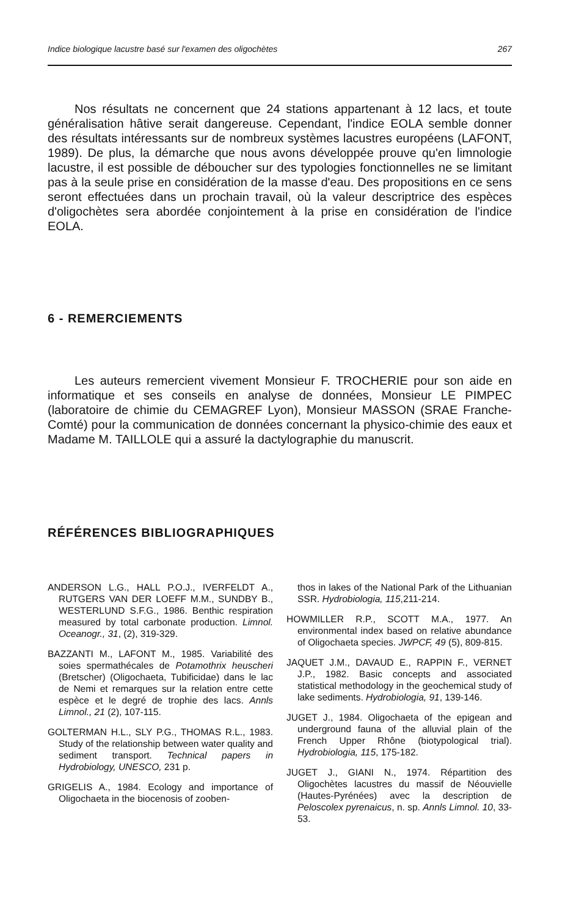Indice biologique lacustre basé sur l'examen des oligochètes 267
Nos résultats ne concernent que 24 stations appartenant à 12 lacs, et toute généralisation hâtive serait dangereuse. Cependant, l'indice EOLA semble donner des résultats intéressants sur de nombreux systèmes lacustres européens (LAFONT, 1989). De plus, la démarche que nous avons développée prouve qu'en limnologie lacustre, il est possible de déboucher sur des typologies fonctionnelles ne se limitant pas à la seule prise en considération de la masse d'eau. Des propositions en ce sens seront effectuées dans un prochain travail, où la valeur descriptrice des espèces d'oligochètes sera abordée conjointement à la prise en considération de l'indice EOLA.
6 - REMERCIEMENTS
Les auteurs remercient vivement Monsieur F. TROCHERIE pour son aide en informatique et ses conseils en analyse de données, Monsieur LE PIMPEC (laboratoire de chimie du CEMAGREF Lyon), Monsieur MASSON (SRAE Franche-Comté) pour la communication de données concernant la physico-chimie des eaux et Madame M. TAILLOLE qui a assuré la dactylographie du manuscrit.
RÉFÉRENCES BIBLIOGRAPHIQUES
ANDERSON L.G., HALL P.O.J., IVERFELDT A., RUTGERS VAN DER LOEFF M.M., SUNDBY B., WESTERLUND S.F.G., 1986. Benthic respiration measured by total carbonate production. Limnol. Oceanogr., 31, (2), 319-329.
BAZZANTI M., LAFONT M., 1985. Variabilité des soies spermathécales de Potamothrix heuscheri (Bretscher) (Oligochaeta, Tubificidae) dans le lac de Nemi et remarques sur la relation entre cette espèce et le degré de trophie des lacs. Annls Limnol., 21 (2), 107-115.
GOLTERMAN H.L., SLY P.G., THOMAS R.L., 1983. Study of the relationship between water quality and sediment transport. Technical papers in Hydrobiology, UNESCO, 231 p.
GRIGELIS A., 1984. Ecology and importance of Oligochaeta in the biocenosis of zooben-
thos in lakes of the National Park of the Lithuanian SSR. Hydrobiologia, 115,211-214.
HOWMILLER R.P., SCOTT M.A., 1977. An environmental index based on relative abundance of Oligochaeta species. JWPCF, 49 (5), 809-815.
JAQUET J.M., DAVAUD E., RAPPIN F., VERNET J.P., 1982. Basic concepts and associated statistical methodology in the geochemical study of lake sediments. Hydrobiologia, 91, 139-146.
JUGET J., 1984. Oligochaeta of the epigean and underground fauna of the alluvial plain of the French Upper Rhône (biotypological trial). Hydrobiologia, 115, 175-182.
JUGET J., GIANI N., 1974. Répartition des Oligochètes lacustres du massif de Néouvielle (Hautes-Pyrénées) avec la description de Peloscolex pyrenaicus, n. sp. Annls Limnol. 10, 33-53.